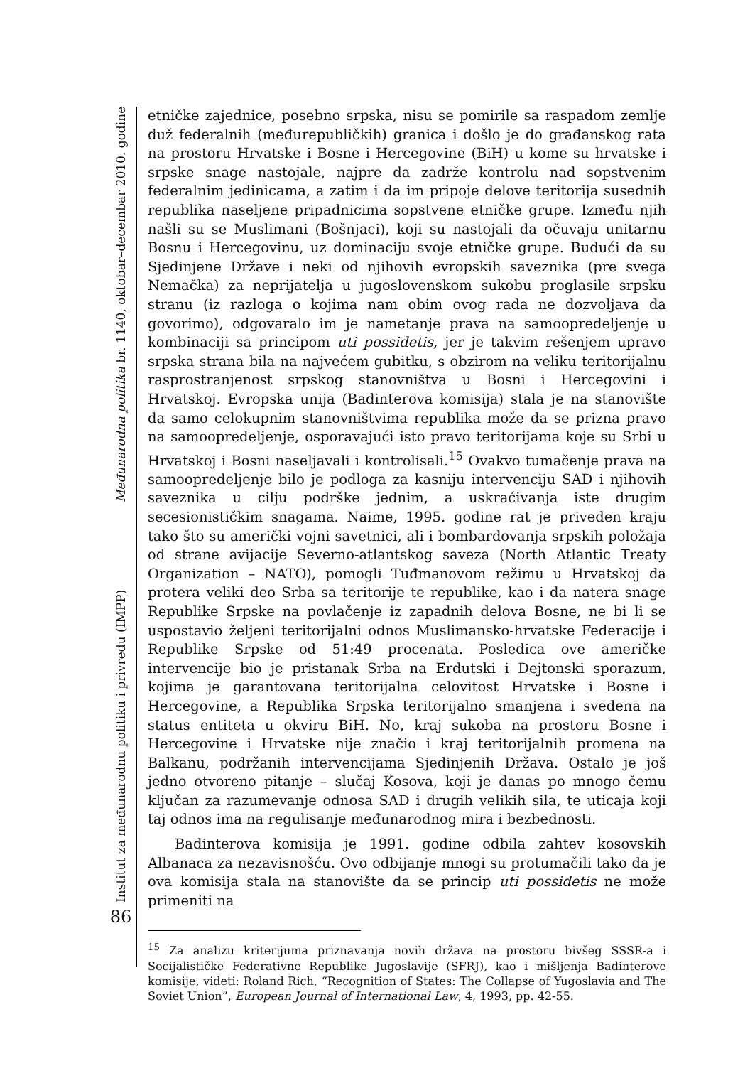Institut za međunarodnu politiku i privredu (IMPP) Međunarodna politika br. 1140, oktobar–decembar 2010. godine
86
etničke zajednice, posebno srpska, nisu se pomirile sa raspadom zemlje duž federalnih (međurepubličkih) granica i došlo je do građanskog rata na prostoru Hrvatske i Bosne i Hercegovine (BiH) u kome su hrvatske i srpske snage nastojale, najpre da zadrže kontrolu nad sopstvenim federalnim jedinicama, a zatim i da im pripoje delove teritorija susednih republika naseljene pripadnicima sopstvene etničke grupe. Između njih našli su se Muslimani (Bošnjaci), koji su nastojali da očuvaju unitarnu Bosnu i Hercegovinu, uz dominaciju svoje etničke grupe. Budući da su Sjedinjene Države i neki od njihovih evropskih saveznika (pre svega Nemačka) za neprijatelja u jugoslovenskom sukobu proglasile srpsku stranu (iz razloga o kojima nam obim ovog rada ne dozvoljava da govorimo), odgovaralo im je nametanje prava na samoopredeljenje u kombinaciji sa principom uti possidetis, jer je takvim rešenjem upravo srpska strana bila na najvećem gubitku, s obzirom na veliku teritorijalnu rasprostranjenost srpskog stanovništva u Bosni i Hercegovini i Hrvatskoj. Evropska unija (Badinterova komisija) stala je na stanovište da samo celokupnim stanovništvima republika može da se prizna pravo na samoopredeljenje, osporavajući isto pravo teritorijama koje su Srbi u Hrvatskoj i Bosni naseljavali i kontrolisali.<sup>15</sup> Ovakvo tumačenje prava na samoopredeljenje bilo je podloga za kasniju intervenciju SAD i njihovih saveznika u cilju podrške jednim, a uskraćivanja iste drugim secesionističkim snagama. Naime, 1995. godine rat je priveden kraju tako što su američki vojni savetnici, ali i bombardovanja srpskih položaja od strane avijacije Severno-atlantskog saveza (North Atlantic Treaty Organization – NATO), pomogli Tuđmanovom režimu u Hrvatskoj da protera veliki deo Srba sa teritorije te republike, kao i da natera snage Republike Srpske na povlačenje iz zapadnih delova Bosne, ne bi li se uspostavio željeni teritorijalni odnos Muslimansko-hrvatske Federacije i Republike Srpske od 51:49 procenata. Posledica ove američke intervencije bio je pristanak Srba na Erdutski i Dejtonski sporazum, kojima je garantovana teritorijalna celovitost Hrvatske i Bosne i Hercegovine, a Republika Srpska teritorijalno smanjena i svedena na status entiteta u okviru BiH. No, kraj sukoba na prostoru Bosne i Hercegovine i Hrvatske nije značio i kraj teritorijalnih promena na Balkanu, podržanih intervencijama Sjedinjenih Država. Ostalo je još jedno otvoreno pitanje – slučaj Kosova, koji je danas po mnogo čemu ključan za razumevanje odnosa SAD i drugih velikih sila, te uticaja koji taj odnos ima na regulisanje međunarodnog mira i bezbednosti.
Badinterova komisija je 1991. godine odbila zahtev kosovskih Albanaca za nezavisnošću. Ovo odbijanje mnogi su protumačili tako da je ova komisija stala na stanovište da se princip uti possidetis ne može primeniti na
<sup>15</sup> Za analizu kriterijuma priznavanja novih država na prostoru bivšeg SSSR-a i Socijalističke Federativne Republike Jugoslavije (SFRJ), kao i mišljenja Badinterove komisije, videti: Roland Rich, “Recognition of States: The Collapse of Yugoslavia and The Soviet Union”, European Journal of International Law, 4, 1993, pp. 42-55.